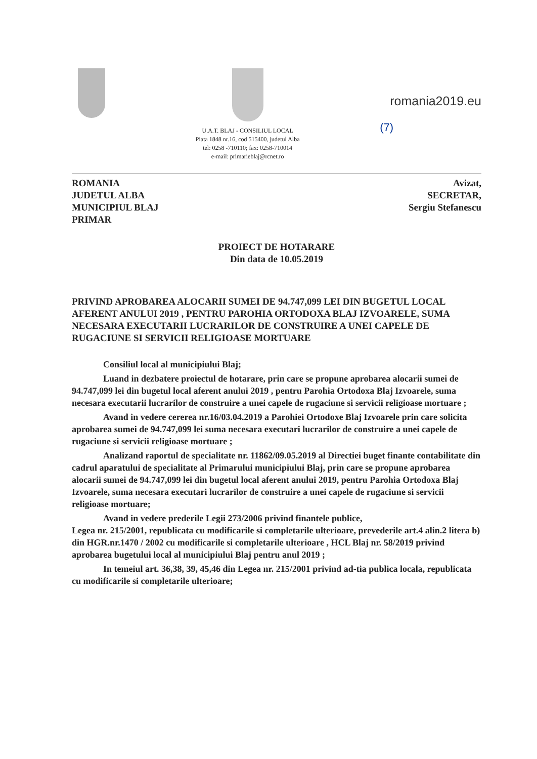U.A.T. BLAJ - CONSILIUL LOCAL
Piata 1848 nr.16, cod 515400, judetul Alba
tel: 0258 -710110; fax: 0258-710014
e-mail: primarieblaj@rcnet.ro
romania2019.eu
(7)
ROMANIA
JUDETUL ALBA
MUNICIPIUL BLAJ
PRIMAR
Avizat,
SECRETAR,
Sergiu Stefanescu
PROIECT DE HOTARARE
Din data de 10.05.2019
PRIVIND APROBAREA ALOCARII SUMEI DE 94.747,099 LEI DIN BUGETUL LOCAL AFERENT ANULUI 2019 , PENTRU PAROHIA ORTODOXA BLAJ IZVOARELE, SUMA NECESARA EXECUTARII LUCRARILOR DE CONSTRUIRE A UNEI CAPELE DE RUGACIUNE SI SERVICII RELIGIOASE MORTUARE
Consiliul local al municipiului Blaj;
Luand in dezbatere proiectul de hotarare, prin care se propune aprobarea alocarii sumei de 94.747,099 lei din bugetul local aferent anului 2019 , pentru Parohia Ortodoxa Blaj Izvoarele, suma necesara executarii lucrarilor de construire a unei capele de rugaciune si servicii religioase mortuare ;
Avand in vedere cererea nr.16/03.04.2019 a Parohiei Ortodoxe Blaj Izvoarele prin care solicita aprobarea sumei de 94.747,099 lei suma necesara executari lucrarilor de construire a unei capele de rugaciune si servicii religioase mortuare ;
Analizand raportul de specialitate nr. 11862/09.05.2019 al Directiei buget finante contabilitate din cadrul aparatului de specialitate al Primarului municipiului Blaj, prin care se propune aprobarea alocarii sumei de 94.747,099 lei din bugetul local aferent anului 2019, pentru Parohia Ortodoxa Blaj Izvoarele, suma necesara executari lucrarilor de construire a unei capele de rugaciune si servicii religioase mortuare;
Avand in vedere prederile Legii 273/2006 privind finantele publice,
Legea nr. 215/2001, republicata cu modificarile si completarile ulterioare, prevederile art.4 alin.2 litera b) din HGR.nr.1470 / 2002 cu modificarile si completarile ulterioare , HCL Blaj nr. 58/2019 privind aprobarea bugetului local al municipiului Blaj pentru anul 2019 ;
In temeiul art. 36,38, 39, 45,46 din Legea nr. 215/2001 privind ad-tia publica locala, republicata cu modificarile si completarile ulterioare;